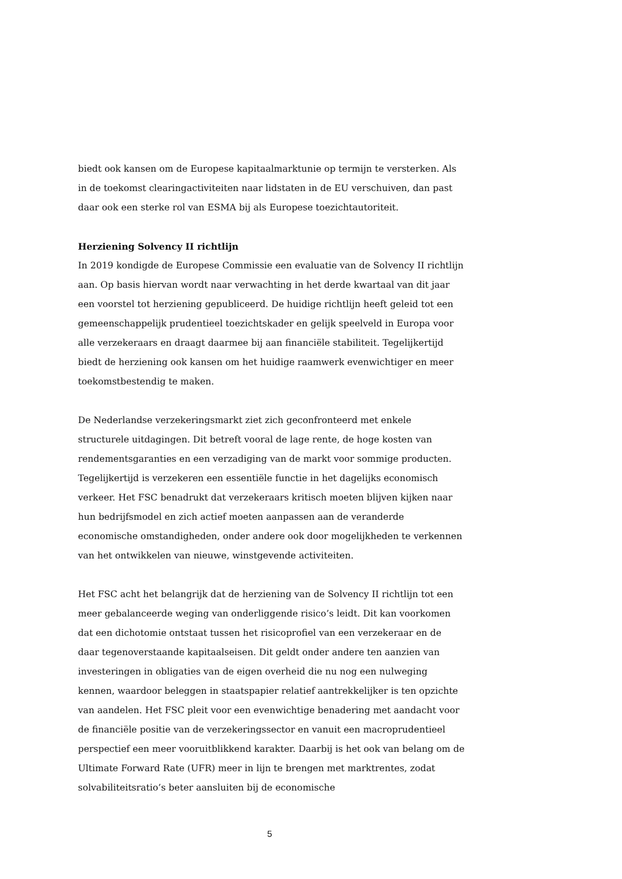biedt ook kansen om de Europese kapitaalmarktunie op termijn te versterken. Als in de toekomst clearingactiviteiten naar lidstaten in de EU verschuiven, dan past daar ook een sterke rol van ESMA bij als Europese toezichtautoriteit.
Herziening Solvency II richtlijn
In 2019 kondigde de Europese Commissie een evaluatie van de Solvency II richtlijn aan. Op basis hiervan wordt naar verwachting in het derde kwartaal van dit jaar een voorstel tot herziening gepubliceerd. De huidige richtlijn heeft geleid tot een gemeenschappelijk prudentieel toezichtskader en gelijk speelveld in Europa voor alle verzekeraars en draagt daarmee bij aan financiële stabiliteit. Tegelijkertijd biedt de herziening ook kansen om het huidige raamwerk evenwichtiger en meer toekomstbestendig te maken.
De Nederlandse verzekeringsmarkt ziet zich geconfronteerd met enkele structurele uitdagingen. Dit betreft vooral de lage rente, de hoge kosten van rendementsgaranties en een verzadiging van de markt voor sommige producten. Tegelijkertijd is verzekeren een essentiële functie in het dagelijks economisch verkeer. Het FSC benadrukt dat verzekeraars kritisch moeten blijven kijken naar hun bedrijfsmodel en zich actief moeten aanpassen aan de veranderde economische omstandigheden, onder andere ook door mogelijkheden te verkennen van het ontwikkelen van nieuwe, winstgevende activiteiten.
Het FSC acht het belangrijk dat de herziening van de Solvency II richtlijn tot een meer gebalanceerde weging van onderliggende risico’s leidt. Dit kan voorkomen dat een dichotomie ontstaat tussen het risicoprofiel van een verzekeraar en de daar tegenoverstaande kapitaalseisen. Dit geldt onder andere ten aanzien van investeringen in obligaties van de eigen overheid die nu nog een nulweging kennen, waardoor beleggen in staatspapier relatief aantrekkelijker is ten opzichte van aandelen. Het FSC pleit voor een evenwichtige benadering met aandacht voor de financiële positie van de verzekeringssector en vanuit een macroprudentieel perspectief een meer vooruitblikkend karakter. Daarbij is het ook van belang om de Ultimate Forward Rate (UFR) meer in lijn te brengen met marktrentes, zodat solvabiliteitsratio’s beter aansluiten bij de economische
5